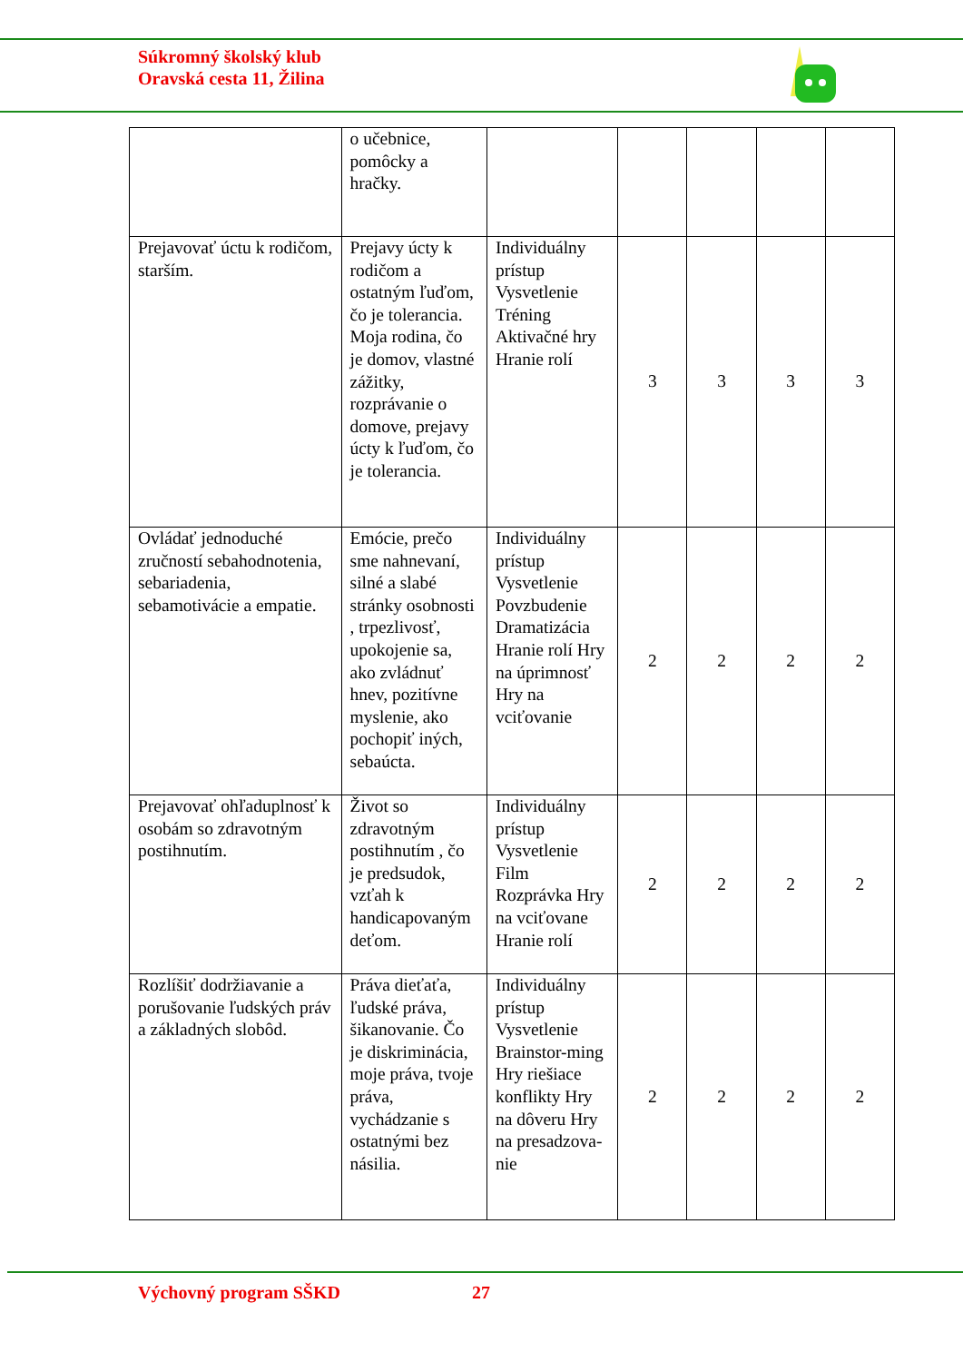Súkromný školský klub
Oravská cesta 11, Žilina
| | o učebnice, pomôcky a hračky. | | | | | |
| Prejavovať úctu k rodičom, starším. | Prejavy úcty k rodičom a ostatným ľuďom, čo je tolerancia. Moja rodina, čo je domov, vlastné zážitky, rozprávanie o domove, prejavy úcty k ľuďom, čo je tolerancia. | Individuálny prístup Vysvetlenie Tréning Aktivačné hry Hranie rolí | 3 | 3 | 3 | 3 |
| Ovládať jednoduché zručností sebahodnotenia, sebariadenia, sebamotivácie a empatie. | Emócie, prečo sme nahnevaní, silné a slabé stránky osobnosti , trpezlivosť, upokojenie sa, ako zvládnuť hnev, pozitívne myslenie, ako pochopiť iných, sebaúcta. | Individuálny prístup Vysvetlenie Povzbudenie Dramatizácia Hranie rolí Hry na úprimnosť Hry na vciťovanie | 2 | 2 | 2 | 2 |
| Prejavovať ohľaduplnosť k osobám so zdravotným postihnutím. | Život so zdravotným postihnutím , čo je predsudok, vzťah k handicapovaným deťom. | Individuálny prístup Vysvetlenie Film Rozprávka Hry na vciťovane Hranie rolí | 2 | 2 | 2 | 2 |
| Rozlíšiť dodržiavanie a porušovanie ľudských práv a základných slobôd. | Práva dieťaťa, ľudské práva, šikanovanie. Čo je diskriminácia, moje práva, tvoje práva, vychádzanie s ostatnými bez násilia. | Individuálny prístup Vysvetlenie Brainstor-ming Hry riešiace konflikty Hry na dôveru Hry na presadzova-nie | 2 | 2 | 2 | 2 |
Výchovný program SŠKD 27